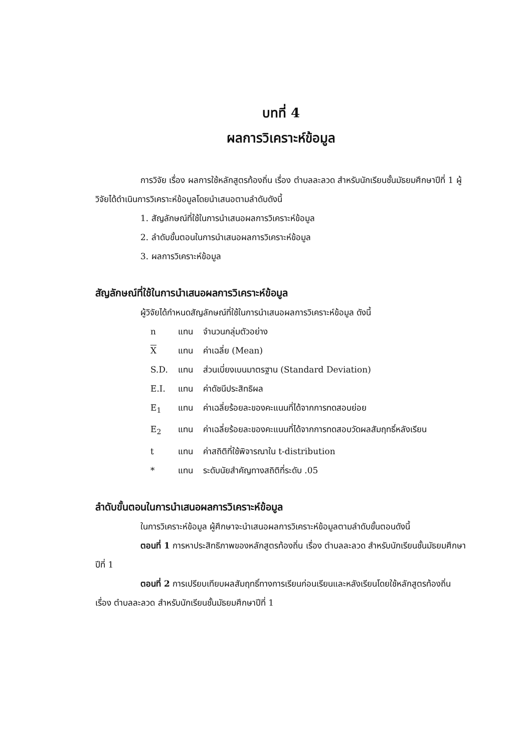บทที่ 4
ผลการวิเคราะห์ข้อมูล
การวิจัย เรื่อง ผลการใช้หลักสูตรท้องถิ่น เรื่อง ตำบลละลวด สำหรับนักเรียนชั้นมัธยมศึกษาปีที่ 1 ผู้วิจัยได้ดำเนินการวิเคราะห์ข้อมูลโดยนำเสนอตามลำดับดังนี้
1. สัญลักษณ์ที่ใช้ในการนำเสนอผลการวิเคราะห์ข้อมูล
2. ลำดับขั้นตอนในการนำเสนอผลการวิเคราะห์ข้อมูล
3. ผลการวิเคราะห์ข้อมูล
สัญลักษณ์ที่ใช้ในการนำเสนอผลการวิเคราะห์ข้อมูล
ผู้วิจัยได้กำหนดสัญลักษณ์ที่ใช้ในการนำเสนอผลการวิเคราะห์ข้อมูล ดังนี้
| n | แทน | จำนวนกลุ่มตัวอย่าง |
| X | แทน | ค่าเฉลี่ย (Mean) |
| S.D. | แทน | ส่วนเบี่ยงเบนมาตรฐาน (Standard Deviation) |
| E.I. | แทน | ค่าดัชนีประสิทธิผล |
| E<sub>1</sub> | แทน | ค่าเฉลี่ยร้อยละของคะแนนที่ได้จากการทดสอบย่อย |
| E<sub>2</sub> | แทน | ค่าเฉลี่ยร้อยละของคะแนนที่ได้จากการทดสอบวัดผลสัมฤทธิ์หลังเรียน |
| t | แทน | ค่าสถิติที่ใช้พิจารณาใน t-distribution |
| * | แทน | ระดับนัยสำคัญทางสถิติที่ระดับ .05 |
ลำดับขั้นตอนในการนำเสนอผลการวิเคราะห์ข้อมูล
ในการวิเคราะห์ข้อมูล ผู้ศึกษาจะนำเสนอผลการวิเคราะห์ข้อมูลตามลำดับขั้นตอนดังนี้
ตอนที่ 1 การหาประสิทธิภาพของหลักสูตรท้องถิ่น เรื่อง ตำบลละลวด สำหรับนักเรียนชั้นมัธยมศึกษาปีที่ 1
ตอนที่ 2 การเปรียบเทียบผลสัมฤทธิ์ทางการเรียนก่อนเรียนและหลังเรียนโดยใช้หลักสูตรท้องถิ่น เรื่อง ตำบลละลวด สำหรับนักเรียนชั้นมัธยมศึกษาปีที่ 1